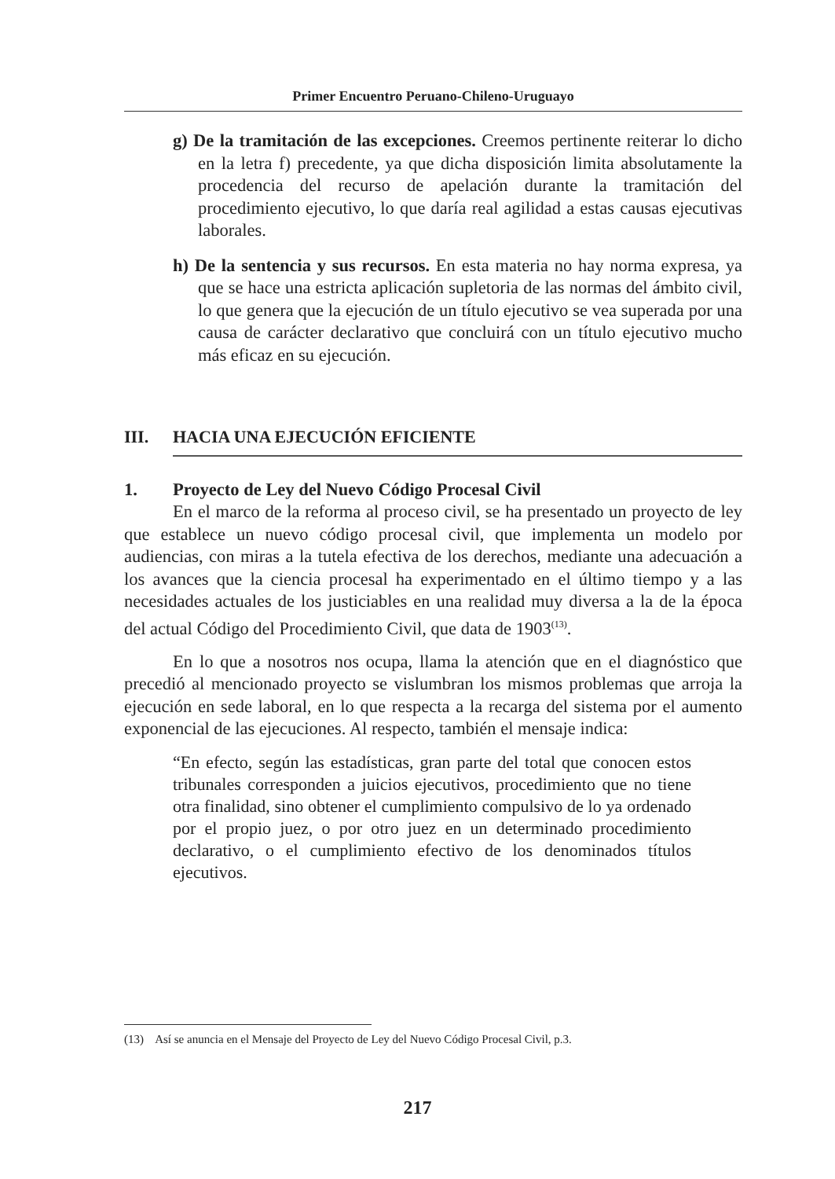Primer Encuentro Peruano-Chileno-Uruguayo
g) De la tramitación de las excepciones. Creemos pertinente reiterar lo dicho en la letra f) precedente, ya que dicha disposición limita absolutamente la procedencia del recurso de apelación durante la tramitación del procedimiento ejecutivo, lo que daría real agilidad a estas causas ejecutivas laborales.
h) De la sentencia y sus recursos. En esta materia no hay norma expresa, ya que se hace una estricta aplicación supletoria de las normas del ámbito civil, lo que genera que la ejecución de un título ejecutivo se vea superada por una causa de carácter declarativo que concluirá con un título ejecutivo mucho más eficaz en su ejecución.
III. HACIA UNA EJECUCIÓN EFICIENTE
1. Proyecto de Ley del Nuevo Código Procesal Civil
En el marco de la reforma al proceso civil, se ha presentado un proyecto de ley que establece un nuevo código procesal civil, que implementa un modelo por audiencias, con miras a la tutela efectiva de los derechos, mediante una adecuación a los avances que la ciencia procesal ha experimentado en el último tiempo y a las necesidades actuales de los justiciables en una realidad muy diversa a la de la época del actual Código del Procedimiento Civil, que data de 1903<sup>(13)</sup>.
En lo que a nosotros nos ocupa, llama la atención que en el diagnóstico que precedió al mencionado proyecto se vislumbran los mismos problemas que arroja la ejecución en sede laboral, en lo que respecta a la recarga del sistema por el aumento exponencial de las ejecuciones. Al respecto, también el mensaje indica:
“En efecto, según las estadísticas, gran parte del total que conocen estos tribunales corresponden a juicios ejecutivos, procedimiento que no tiene otra finalidad, sino obtener el cumplimiento compulsivo de lo ya ordenado por el propio juez, o por otro juez en un determinado procedimiento declarativo, o el cumplimiento efectivo de los denominados títulos ejecutivos.
(13) Así se anuncia en el Mensaje del Proyecto de Ley del Nuevo Código Procesal Civil, p.3.
217